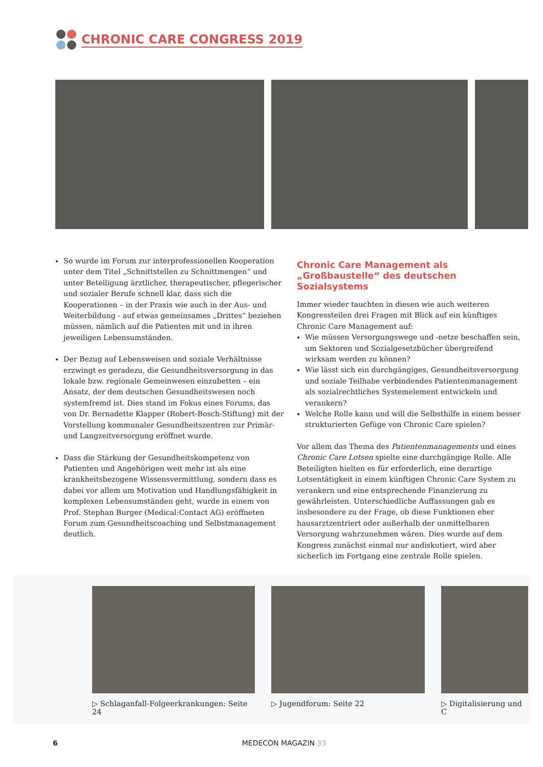CHRONIC CARE CONGRESS 2019
So wurde im Forum zur interprofessionellen Kooperation unter dem Titel „Schnittstellen zu Schnittmengen“ und unter Beteiligung ärztlicher, therapeutischer, pflegerischer und sozialer Berufe schnell klar, dass sich die Kooperationen – in der Praxis wie auch in der Aus- und Weiterbildung - auf etwas gemeinsames „Drittes“ beziehen müssen, nämlich auf die Patienten mit und in ihren jeweiligen Lebensumständen.
Der Bezug auf Lebensweisen und soziale Verhältnisse erzwingt es geradezu, die Gesundheitsversorgung in das lokale bzw. regionale Gemeinwesen einzubetten – ein Ansatz, der dem deutschen Gesundheitswesen noch systemfremd ist. Dies stand im Fokus eines Forums, das von Dr. Bernadette Klapper (Robert-Bosch-Stiftung) mit der Vorstellung kommunaler Gesundheitszentren zur Primär- und Langzeitversorgung eröffnet wurde.
Dass die Stärkung der Gesundheitskompetenz von Patienten und Angehörigen weit mehr ist als eine krankheitsbezogene Wissensvermittlung, sondern dass es dabei vor allem um Motivation und Handlungsfähigkeit in komplexen Lebensumständen geht, wurde in einem von Prof. Stephan Burger (Medical:Contact AG) eröffneten Forum zum Gesundheitscoaching und Selbstmanagement deutlich.
Chronic Care Management als „Großbaustelle“ des deutschen Sozialsystems
Immer wieder tauchten in diesen wie auch weiteren Kongressteilen drei Fragen mit Blick auf ein künftiges Chronic Care Management auf:
Wie müssen Versorgungswege und -netze beschaffen sein, um Sektoren und Sozialgesetzbücher übergreifend wirksam werden zu können?
Wie lässt sich ein durchgängiges, Gesundheitsversorgung und soziale Teilhabe verbindendes Patientenmanagement als sozialrechtliches Systemelement entwickeln und verankern?
Welche Rolle kann und will die Selbsthilfe in einem besser strukturierten Gefüge von Chronic Care spielen?
Vor allem das Thema des Patientenmanagements und eines Chronic Care Lotsen spielte eine durchgängige Rolle. Alle Beteiligten hielten es für erforderlich, eine derartige Lotsentätigkeit in einem künftigen Chronic Care System zu verankern und eine entsprechende Finanzierung zu gewährleisten. Unterschiedliche Auffassungen gab es insbesondere zu der Frage, ob diese Funktionen eher hausarztzentriert oder außerhalb der unmittelbaren Versorgung wahrzunehmen wären. Dies wurde auf dem Kongress zunächst einmal nur andiskutiert, wird aber sicherlich im Fortgang eine zentrale Rolle spielen.
▷ Schlaganfall-Folgeerkrankungen: Seite 24
▷ Jugendforum: Seite 22 ▷ Digitalisierung und C
6 MEDECON MAGAZIN 33